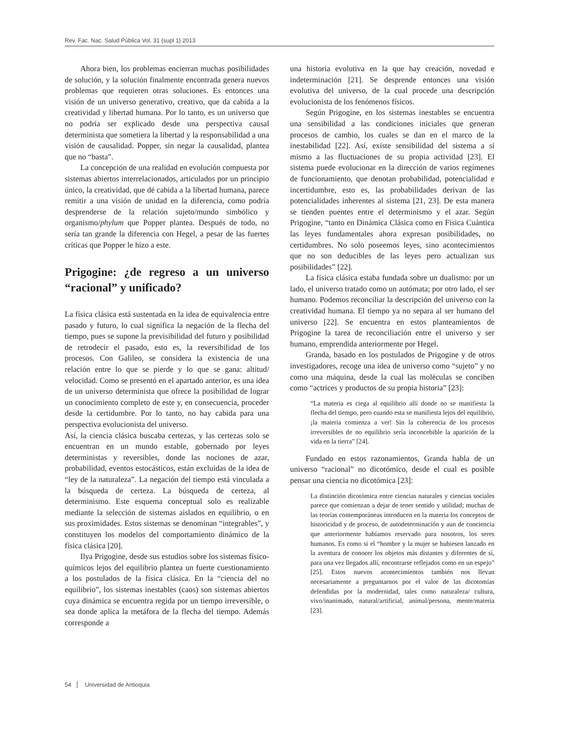Rev. Fac. Nac. Salud Pública Vol. 31 (supl 1) 2013
Ahora bien, los problemas encierran muchas posibilidades de solución, y la solución finalmente encontrada genera nuevos problemas que requieren otras soluciones. Es entonces una visión de un universo generativo, creativo, que da cabida a la creatividad y libertad humana. Por lo tanto, es un universo que no podría ser explicado desde una perspectiva causal determinista que sometiera la libertad y la responsabilidad a una visión de causalidad. Popper, sin negar la causalidad, plantea que no “basta”.
La concepción de una realidad en evolución compuesta por sistemas abiertos interrelacionados, articulados por un principio único, la creatividad, que dé cabida a la libertad humana, parece remitir a una visión de unidad en la diferencia, como podría desprenderse de la relación sujeto/mundo simbólico y organismo/phylum que Popper plantea. Después de todo, no sería tan grande la diferencia con Hegel, a pesar de las fuertes críticas que Popper le hizo a este.
Prigogine: ¿de regreso a un universo “racional” y unificado?
La física clásica está sustentada en la idea de equivalencia entre pasado y futuro, lo cual significa la negación de la flecha del tiempo, pues se supone la previsibilidad del futuro y posibilidad de retrodecir el pasado, esto es, la reversibilidad de los procesos. Con Galileo, se considera la existencia de una relación entre lo que se pierde y lo que se gana: altitud/ velocidad. Como se presentó en el apartado anterior, es una idea de un universo determinista que ofrece la posibilidad de lograr un conocimiento completo de este y, en consecuencia, proceder desde la certidumbre. Por lo tanto, no hay cabida para una perspectiva evolucionista del universo.
Así, la ciencia clásica buscaba certezas, y las certezas solo se encuentran en un mundo estable, gobernado por leyes deterministas y reversibles, donde las nociones de azar, probabilidad, eventos estocásticos, están excluidas de la idea de “ley de la naturaleza”. La negación del tiempo está vinculada a la búsqueda de certeza. La búsqueda de certeza, al determinismo. Este esquema conceptual solo es realizable mediante la selección de sistemas aislados en equilibrio, o en sus proximidades. Estos sistemas se denominan “integrables”, y constituyen los modelos del comportamiento dinámico de la física clásica [20].
Ilya Prigogine, desde sus estudios sobre los sistemas físico-químicos lejos del equilibrio plantea un fuerte cuestionamiento a los postulados de la física clásica. En la “ciencia del no equilibrio”, los sistemas inestables (caos) son sistemas abiertos cuya dinámica se encuentra regida por un tiempo irreversible, o sea donde aplica la metáfora de la flecha del tiempo. Además corresponde a
una historia evolutiva en la que hay creación, novedad e indeterminación [21]. Se desprende entonces una visión evolutiva del universo, de la cual procede una descripción evolucionista de los fenómenos físicos.
Según Prigogine, en los sistemas inestables se encuentra una sensibilidad a las condiciones iniciales que generan procesos de cambio, los cuales se dan en el marco de la inestabilidad [22]. Así, existe sensibilidad del sistema a sí mismo a las fluctuaciones de su propia actividad [23]. El sistema puede evolucionar en la dirección de varios regímenes de funcionamiento, que denotan probabilidad, potencialidad e incertidumbre, esto es, las probabilidades derivan de las potencialidades inherentes al sistema [21, 23]. De esta manera se tienden puentes entre el determinismo y el azar. Según Prigogine, “tanto en Dinámica Clásica como en Física Cuántica las leyes fundamentales ahora expresan posibilidades, no certidumbres. No solo poseemos leyes, sino acontecimientos que no son deducibles de las leyes pero actualizan sus posibilidades” [22].
La física clásica estaba fundada sobre un dualismo: por un lado, el universo tratado como un autómata; por otro lado, el ser humano. Podemos reconciliar la descripción del universo con la creatividad humana. El tiempo ya no separa al ser humano del universo [22]. Se encuentra en estos planteamientos de Prigogine la tarea de reconciliación entre el universo y ser humano, emprendida anteriormente por Hegel.
Granda, basado en los postulados de Prigogine y de otros investigadores, recoge una idea de universo como “sujeto” y no como una máquina, desde la cual las moléculas se conciben como “actrices y productos de su propia historia” [23]:
“La materia es ciega al equilibrio allí donde no se manifiesta la flecha del tiempo, pero cuando esta se manifiesta lejos del equilibrio, ¡la materia comienza a ver! Sin la coherencia de los procesos irreversibles de no equilibrio sería inconcebible la aparición de la vida en la tierra” [24].
Fundado en estos razonamientos, Granda habla de un universo “racional” no dicotómico, desde el cual es posible pensar una ciencia no dicotómica [23]:
La distinción dicotómica entre ciencias naturales y ciencias sociales parece que comienzan a dejar de tener sentido y utilidad; muchas de las teorías contemporáneas introducen en la materia los conceptos de historicidad y de proceso, de autodeterminación y aun de conciencia que anteriormente habíamos reservado para nosotros, los seres humanos. Es como si el “hombre y la mujer se hubiesen lanzado en la aventura de conocer los objetos más distantes y diferentes de sí, para una vez llegados allí, encontrarse reflejados como en un espejo” [25]. Estos nuevos acontecimientos también nos llevan necesariamente a preguntarnos por el valor de las dicotomías defendidas por la modernidad, tales como naturaleza/ cultura, vivo/inanimado, natural/artificial, animal/persona, mente/materia [23].
54 Universidad de Antioquia